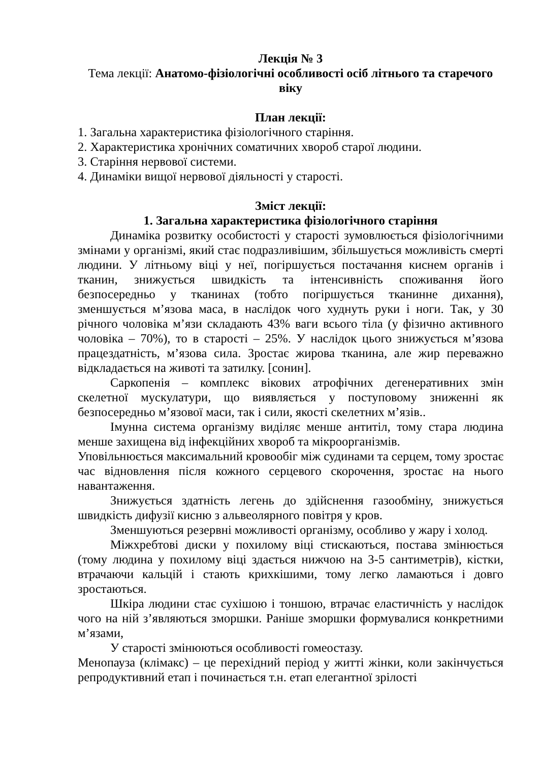Лекція № 3
Тема лекції: Анатомо-фізіологічні особливості осіб літнього та старечого віку
План лекції:
1. Загальна характеристика фізіологічного старіння.
2. Характеристика хронічних соматичних хвороб старої людини.
3. Старіння нервової системи.
4. Динаміки вищої нервової діяльності у старості.
Зміст лекції:
1. Загальна характеристика фізіологічного старіння
Динаміка розвитку особистості у старості зумовлюється фізіологічними змінами у організмі, який стає подразливішим, збільшується можливість смерті людини. У літньому віці у неї, погіршується постачання киснем органів і тканин, знижується швидкість та інтенсивність споживання його безпосередньо у тканинах (тобто погіршується тканинне дихання), зменшується м’язова маса, в наслідок чого худнуть руки і ноги. Так, у 30 річного чоловіка м’язи складають 43% ваги всього тіла (у фізично активного чоловіка – 70%), то в старості – 25%. У наслідок цього знижується м’язова працездатність, м’язова сила. Зростає жирова тканина, але жир переважно відкладається на животі та затилку. [сонин].
Саркопенія – комплекс вікових атрофічних дегенеративних змін скелетної мускулатури, що виявляється у поступовому зниженні як безпосередньо м’язової маси, так і сили, якості скелетних м’язів..
Імунна система організму виділяє менше антитіл, тому стара людина менше захищена від інфекційних хвороб та мікроорганізмів.
Уповільнюється максимальний кровообіг між судинами та серцем, тому зростає час відновлення після кожного серцевого скорочення, зростає на нього навантаження.
Знижується здатність легень до здійснення газообміну, знижується швидкість дифузії кисню з альвеолярного повітря у кров.
Зменшуються резервні можливості організму, особливо у жару і холод.
Міжхребтові диски у похилому віці стискаються, постава змінюється (тому людина у похилому віці здається нижчою на 3-5 сантиметрів), кістки, втрачаючи кальцій і стають крихкішими, тому легко ламаються і довго зростаються.
Шкіра людини стає сухішою і тоншою, втрачає еластичність у наслідок чого на ній з’являються зморшки. Раніше зморшки формувалися конкретними м’язами,
У старості змінюються особливості гомеостазу.
Менопауза (клімакс) – це перехідний період у житті жінки, коли закінчується репродуктивний етап і починається т.н. етап елегантної зрілості